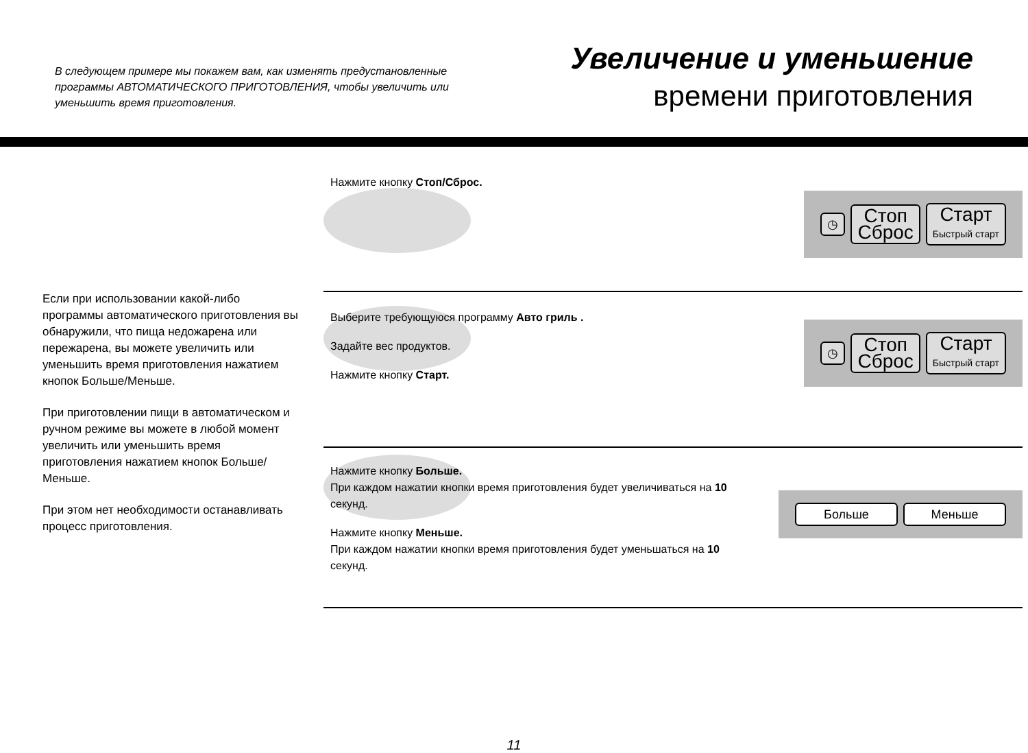В следующем примере мы покажем вам, как изменять предустановленные программы АВТОМАТИЧЕСКОГО ПРИГОТОВЛЕНИЯ, чтобы увеличить или уменьшить время приготовления.
Увеличение и уменьшение
времени приготовления
Если при использовании какой-либо программы автоматического приготовления вы обнаружили, что пища недожарена или пережарена, вы можете увеличить или уменьшить время приготовления нажатием кнопок Больше/Меньше.
При приготовлении пищи в автоматическом и ручном режиме вы можете в любой момент увеличить или уменьшить время приготовления нажатием кнопок Больше/Меньше.
При этом нет необходимости останавливать процесс приготовления.
Нажмите кнопку Стоп/Сброс.
◷
Стоп
Сброс
Старт
Быстрый старт
Выберите требующуюся программу Авто гриль .
Задайте вес продуктов.
Нажмите кнопку Старт.
◷
Стоп
Сброс
Старт
Быстрый старт
Нажмите кнопку Больше.
При каждом нажатии кнопки время приготовления будет увеличиваться на 10 секунд.
Нажмите кнопку Меньше.
При каждом нажатии кнопки время приготовления будет уменьшаться на 10 секунд.
Больше Меньше
11